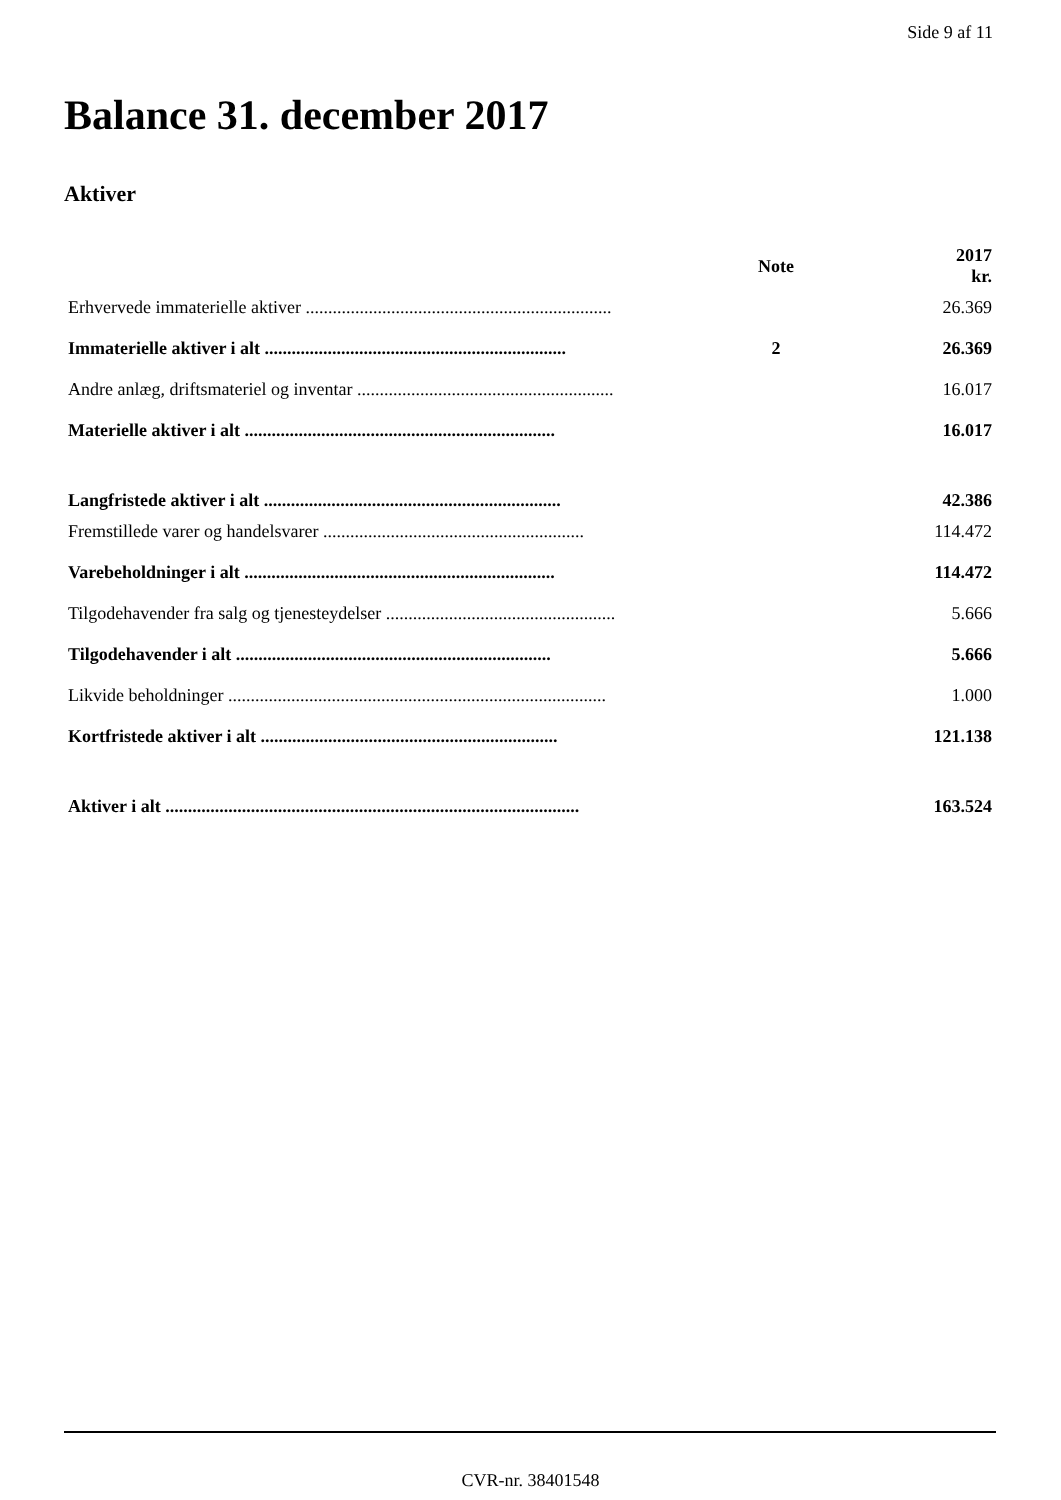Side 9 af 11
Balance 31. december 2017
Aktiver
| | Note | 2017 kr. |
| --- | --- | --- |
| Erhvervede immaterielle aktiver .................................................................... | | 26.369 |
| Immaterielle aktiver i alt ................................................................... | 2 | 26.369 |
| Andre anlæg, driftsmateriel og inventar ......................................................... | | 16.017 |
| Materielle aktiver i alt ..................................................................... | | 16.017 |
| Langfristede aktiver i alt .................................................................. | | 42.386 |
| Fremstillede varer og handelsvarer .......................................................... | | 114.472 |
| Varebeholdninger i alt ..................................................................... | | 114.472 |
| Tilgodehavender fra salg og tjenesteydelser ................................................... | | 5.666 |
| Tilgodehavender i alt ...................................................................... | | 5.666 |
| Likvide beholdninger .................................................................................... | | 1.000 |
| Kortfristede aktiver i alt .................................................................. | | 121.138 |
| Aktiver i alt ............................................................................................ | | 163.524 |
CVR-nr. 38401548